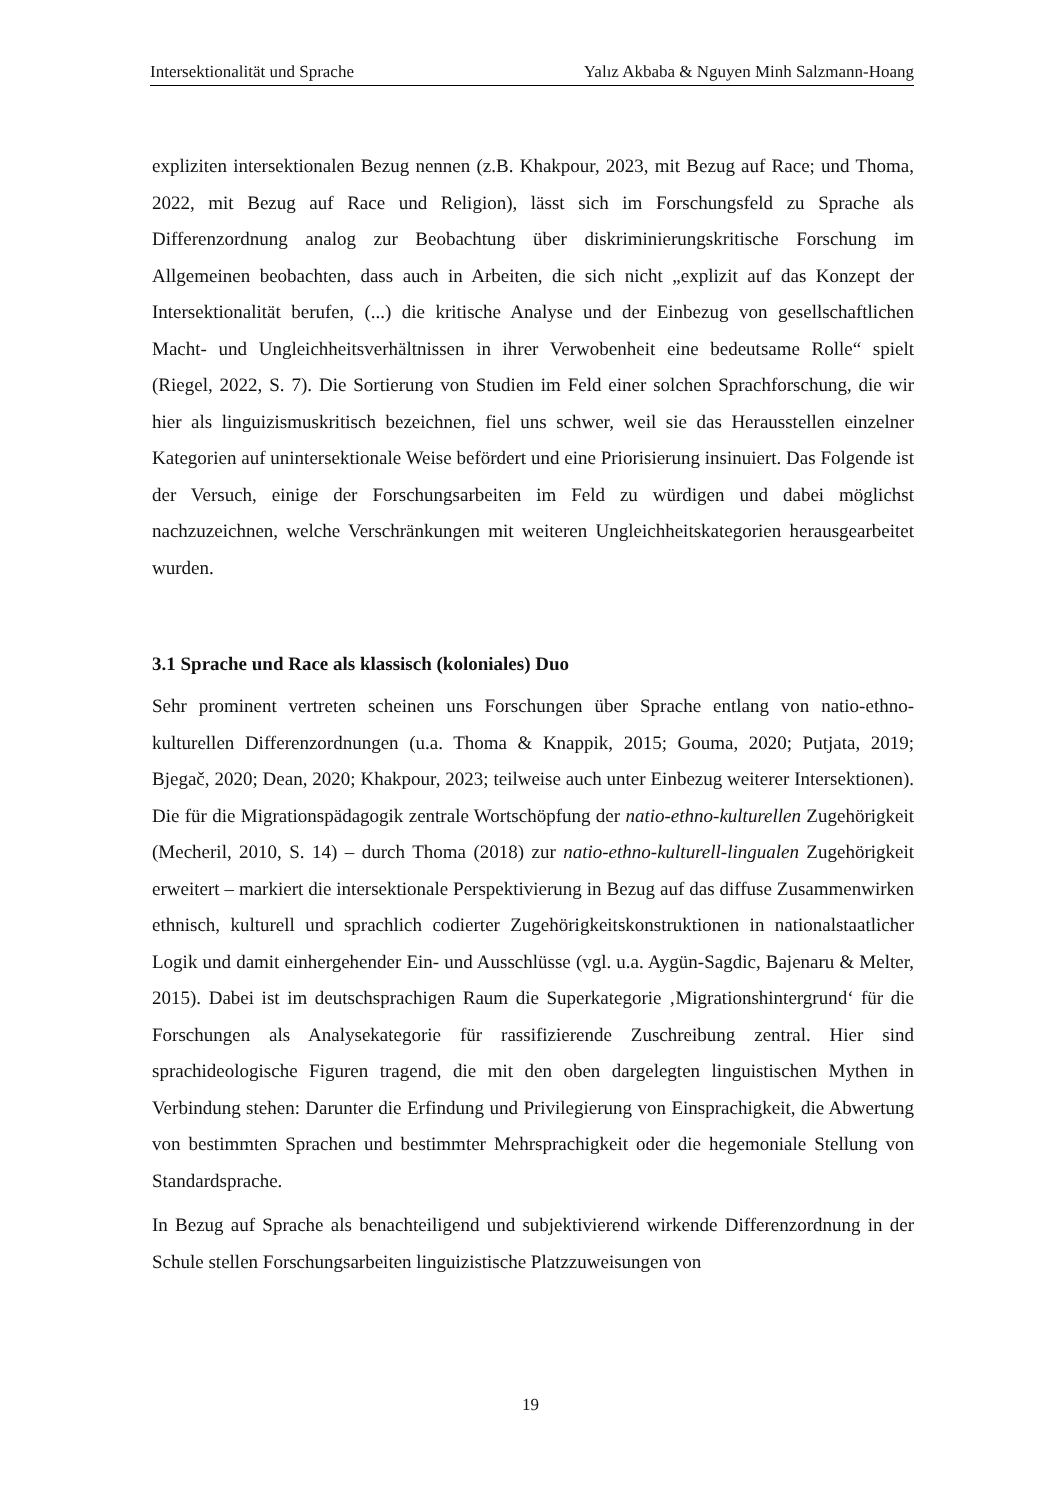Intersektionalität und Sprache Yalız Akbaba & Nguyen Minh Salzmann-Hoang
expliziten intersektionalen Bezug nennen (z.B. Khakpour, 2023, mit Bezug auf Race; und Thoma, 2022, mit Bezug auf Race und Religion), lässt sich im Forschungsfeld zu Sprache als Differenzordnung analog zur Beobachtung über diskriminierungskritische Forschung im Allgemeinen beobachten, dass auch in Arbeiten, die sich nicht „explizit auf das Konzept der Intersektionalität berufen, (...) die kritische Analyse und der Einbezug von gesellschaftlichen Macht- und Ungleichheitsverhältnissen in ihrer Verwobenheit eine bedeutsame Rolle“ spielt (Riegel, 2022, S. 7). Die Sortierung von Studien im Feld einer solchen Sprachforschung, die wir hier als linguizismuskritisch bezeichnen, fiel uns schwer, weil sie das Herausstellen einzelner Kategorien auf unintersektionale Weise befördert und eine Priorisierung insinuiert. Das Folgende ist der Versuch, einige der Forschungsarbeiten im Feld zu würdigen und dabei möglichst nachzuzeichnen, welche Verschränkungen mit weiteren Ungleichheitskategorien herausgearbeitet wurden.
3.1 Sprache und Race als klassisch (koloniales) Duo
Sehr prominent vertreten scheinen uns Forschungen über Sprache entlang von natio-ethno-kulturellen Differenzordnungen (u.a. Thoma & Knappik, 2015; Gouma, 2020; Putjata, 2019; Bjegač, 2020; Dean, 2020; Khakpour, 2023; teilweise auch unter Einbezug weiterer Intersektionen). Die für die Migrationspädagogik zentrale Wortschöpfung der natio-ethno-kulturellen Zugehörigkeit (Mecheril, 2010, S. 14) – durch Thoma (2018) zur natio-ethno-kulturell-lingualen Zugehörigkeit erweitert – markiert die intersektionale Perspektivierung in Bezug auf das diffuse Zusammenwirken ethnisch, kulturell und sprachlich codierter Zugehörigkeitskonstruktionen in nationalstaatlicher Logik und damit einhergehender Ein- und Ausschlüsse (vgl. u.a. Aygün-Sagdic, Bajenaru & Melter, 2015). Dabei ist im deutschsprachigen Raum die Superkategorie ‚Migrationshintergrund‘ für die Forschungen als Analysekategorie für rassifizierende Zuschreibung zentral. Hier sind sprachideologische Figuren tragend, die mit den oben dargelegten linguistischen Mythen in Verbindung stehen: Darunter die Erfindung und Privilegierung von Einsprachigkeit, die Abwertung von bestimmten Sprachen und bestimmter Mehrsprachigkeit oder die hegemoniale Stellung von Standardsprache.
In Bezug auf Sprache als benachteiligend und subjektivierend wirkende Differenzordnung in der Schule stellen Forschungsarbeiten linguizistische Platzzuweisungen von
19